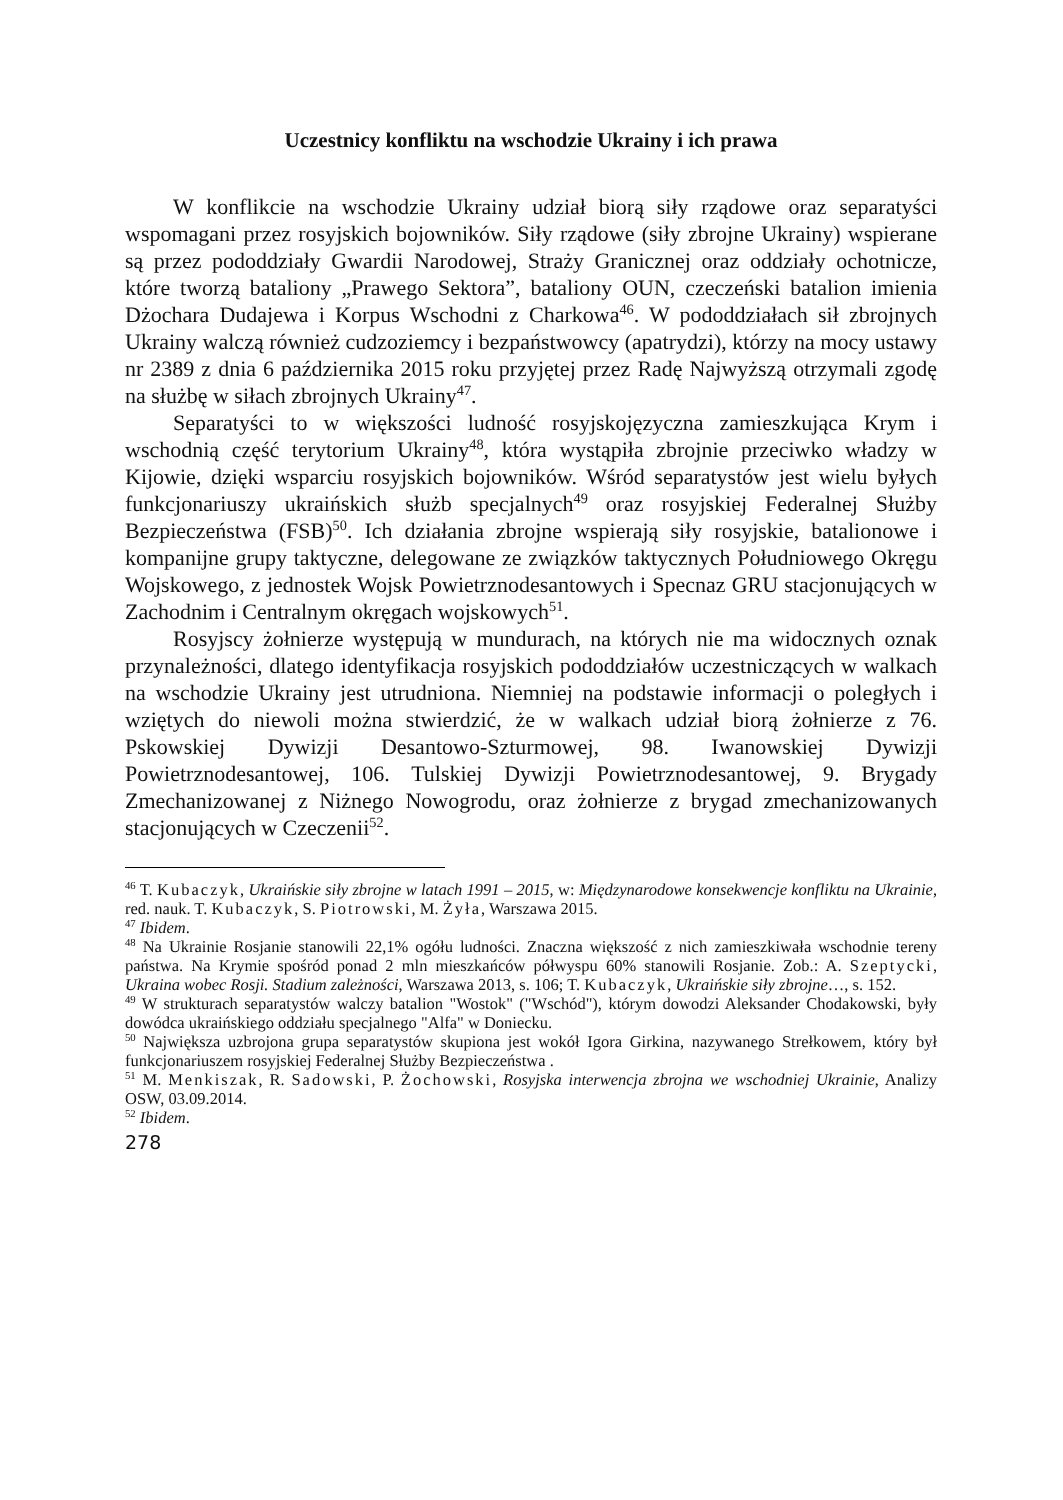Uczestnicy konfliktu na wschodzie Ukrainy i ich prawa
W konflikcie na wschodzie Ukrainy udział biorą siły rządowe oraz separatyści wspomagani przez rosyjskich bojowników. Siły rządowe (siły zbrojne Ukrainy) wspierane są przez pododdziały Gwardii Narodowej, Straży Granicznej oraz oddziały ochotnicze, które tworzą bataliony „Prawego Sektora”, bataliony OUN, czeczeński batalion imienia Dżochara Dudajewa i Korpus Wschodni z Charkowa<sup>46</sup>. W pododdziałach sił zbrojnych Ukrainy walczą również cudzoziemcy i bezpaństwowcy (apatrydzi), którzy na mocy ustawy nr 2389 z dnia 6 października 2015 roku przyjętej przez Radę Najwyższą otrzymali zgodę na służbę w siłach zbrojnych Ukrainy<sup>47</sup>.
Separatyści to w większości ludność rosyjskojęzyczna zamieszkująca Krym i wschodnią część terytorium Ukrainy<sup>48</sup>, która wystąpiła zbrojnie przeciwko władzy w Kijowie, dzięki wsparciu rosyjskich bojowników. Wśród separatystów jest wielu byłych funkcjonariuszy ukraińskich służb specjalnych<sup>49</sup> oraz rosyjskiej Federalnej Służby Bezpieczeństwa (FSB)<sup>50</sup>. Ich działania zbrojne wspierają siły rosyjskie, batalionowe i kompanijne grupy taktyczne, delegowane ze związków taktycznych Południowego Okręgu Wojskowego, z jednostek Wojsk Powietrznodesantowych i Specnaz GRU stacjonujących w Zachodnim i Centralnym okręgach wojskowych<sup>51</sup>.
Rosyjscy żołnierze występują w mundurach, na których nie ma widocznych oznak przynależności, dlatego identyfikacja rosyjskich pododdziałów uczestniczących w walkach na wschodzie Ukrainy jest utrudniona. Niemniej na podstawie informacji o poległych i wziętych do niewoli można stwierdzić, że w walkach udział biorą żołnierze z 76. Pskowskiej Dywizji Desantowo-Szturmowej, 98. Iwanowskiej Dywizji Powietrznodesantowej, 106. Tulskiej Dywizji Powietrznodesantowej, 9. Brygady Zmechanizowanej z Niżnego Nowogrodu, oraz żołnierze z brygad zmechanizowanych stacjonujących w Czeczenii<sup>52</sup>.
<sup>46</sup> T. Kubaczyk, Ukraińskie siły zbrojne w latach 1991 – 2015, w: Międzynarodowe konsekwencje konfliktu na Ukrainie, red. nauk. T. Kubaczyk, S. Piotrowski, M. Żyła, Warszawa 2015.
<sup>47</sup> Ibidem.
<sup>48</sup> Na Ukrainie Rosjanie stanowili 22,1% ogółu ludności. Znaczna większość z nich zamieszkiwała wschodnie tereny państwa. Na Krymie spośród ponad 2 mln mieszkańców półwyspu 60% stanowili Rosjanie. Zob.: A. Szeptycki, Ukraina wobec Rosji. Stadium zależności, Warszawa 2013, s. 106; T. Kubaczyk, Ukraińskie siły zbrojne…, s. 152.
<sup>49</sup> W strukturach separatystów walczy batalion "Wostok" ("Wschód"), którym dowodzi Aleksander Chodakowski, były dowódca ukraińskiego oddziału specjalnego "Alfa" w Doniecku.
<sup>50</sup> Największa uzbrojona grupa separatystów skupiona jest wokół Igora Girkina, nazywanego Strełkowem, który był funkcjonariuszem rosyjskiej Federalnej Służby Bezpieczeństwa .
<sup>51</sup> M. Menkiszak, R. Sadowski, P. Żochowski, Rosyjska interwencja zbrojna we wschodniej Ukrainie, Analizy OSW, 03.09.2014.
<sup>52</sup> Ibidem.
278